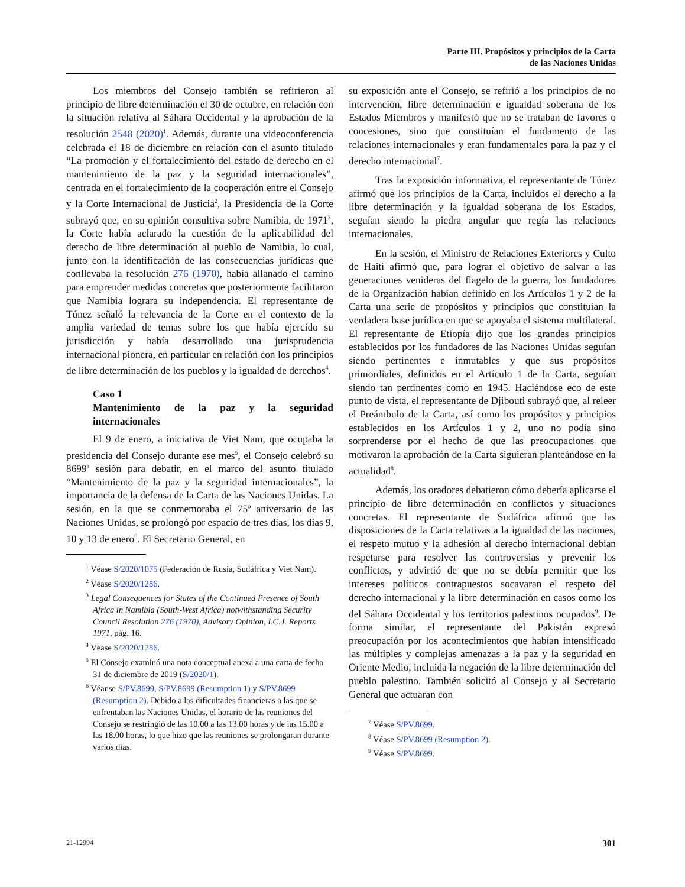Parte III. Propósitos y principios de la Carta
de las Naciones Unidas
Los miembros del Consejo también se refirieron al principio de libre determinación el 30 de octubre, en relación con la situación relativa al Sáhara Occidental y la aprobación de la resolución 2548 (2020)<sup>1</sup>. Además, durante una videoconferencia celebrada el 18 de diciembre en relación con el asunto titulado “La promoción y el fortalecimiento del estado de derecho en el mantenimiento de la paz y la seguridad internacionales”, centrada en el fortalecimiento de la cooperación entre el Consejo y la Corte Internacional de Justicia<sup>2</sup>, la Presidencia de la Corte subrayó que, en su opinión consultiva sobre Namibia, de 1971<sup>3</sup>, la Corte había aclarado la cuestión de la aplicabilidad del derecho de libre determinación al pueblo de Namibia, lo cual, junto con la identificación de las consecuencias jurídicas que conllevaba la resolución 276 (1970), había allanado el camino para emprender medidas concretas que posteriormente facilitaron que Namibia lograra su independencia. El representante de Túnez señaló la relevancia de la Corte en el contexto de la amplia variedad de temas sobre los que había ejercido su jurisdicción y había desarrollado una jurisprudencia internacional pionera, en particular en relación con los principios de libre determinación de los pueblos y la igualdad de derechos<sup>4</sup>.
Caso 1
Mantenimiento de la paz y la seguridad internacionales
El 9 de enero, a iniciativa de Viet Nam, que ocupaba la presidencia del Consejo durante ese mes<sup>5</sup>, el Consejo celebró su 8699ª sesión para debatir, en el marco del asunto titulado “Mantenimiento de la paz y la seguridad internacionales”, la importancia de la defensa de la Carta de las Naciones Unidas. La sesión, en la que se conmemoraba el 75º aniversario de las Naciones Unidas, se prolongó por espacio de tres días, los días 9, 10 y 13 de enero<sup>6</sup>. El Secretario General, en
<sup>1</sup> Véase S/2020/1075 (Federación de Rusia, Sudáfrica y Viet Nam).
<sup>2</sup> Véase S/2020/1286.
<sup>3</sup> Legal Consequences for States of the Continued Presence of South Africa in Namibia (South-West Africa) notwithstanding Security Council Resolution 276 (1970), Advisory Opinion, I.C.J. Reports 1971, pág. 16.
<sup>4</sup> Véase S/2020/1286.
<sup>5</sup> El Consejo examinó una nota conceptual anexa a una carta de fecha 31 de diciembre de 2019 (S/2020/1).
<sup>6</sup> Véanse S/PV.8699, S/PV.8699 (Resumption 1) y S/PV.8699 (Resumption 2). Debido a las dificultades financieras a las que se enfrentaban las Naciones Unidas, el horario de las reuniones del Consejo se restringió de las 10.00 a las 13.00 horas y de las 15.00 a las 18.00 horas, lo que hizo que las reuniones se prolongaran durante varios días.
su exposición ante el Consejo, se refirió a los principios de no intervención, libre determinación e igualdad soberana de los Estados Miembros y manifestó que no se trataban de favores o concesiones, sino que constituían el fundamento de las relaciones internacionales y eran fundamentales para la paz y el derecho internacional<sup>7</sup>.
Tras la exposición informativa, el representante de Túnez afirmó que los principios de la Carta, incluidos el derecho a la libre determinación y la igualdad soberana de los Estados, seguían siendo la piedra angular que regía las relaciones internacionales.
En la sesión, el Ministro de Relaciones Exteriores y Culto de Haití afirmó que, para lograr el objetivo de salvar a las generaciones venideras del flagelo de la guerra, los fundadores de la Organización habían definido en los Artículos 1 y 2 de la Carta una serie de propósitos y principios que constituían la verdadera base jurídica en que se apoyaba el sistema multilateral. El representante de Etiopía dijo que los grandes principios establecidos por los fundadores de las Naciones Unidas seguían siendo pertinentes e inmutables y que sus propósitos primordiales, definidos en el Artículo 1 de la Carta, seguían siendo tan pertinentes como en 1945. Haciéndose eco de este punto de vista, el representante de Djibouti subrayó que, al releer el Preámbulo de la Carta, así como los propósitos y principios establecidos en los Artículos 1 y 2, uno no podía sino sorprenderse por el hecho de que las preocupaciones que motivaron la aprobación de la Carta siguieran planteándose en la actualidad<sup>8</sup>.
Además, los oradores debatieron cómo debería aplicarse el principio de libre determinación en conflictos y situaciones concretas. El representante de Sudáfrica afirmó que las disposiciones de la Carta relativas a la igualdad de las naciones, el respeto mutuo y la adhesión al derecho internacional debían respetarse para resolver las controversias y prevenir los conflictos, y advirtió de que no se debía permitir que los intereses políticos contrapuestos socavaran el respeto del derecho internacional y la libre determinación en casos como los del Sáhara Occidental y los territorios palestinos ocupados<sup>9</sup>. De forma similar, el representante del Pakistán expresó preocupación por los acontecimientos que habían intensificado las múltiples y complejas amenazas a la paz y la seguridad en Oriente Medio, incluida la negación de la libre determinación del pueblo palestino. También solicitó al Consejo y al Secretario General que actuaran con
<sup>7</sup> Véase S/PV.8699.
<sup>8</sup> Véase S/PV.8699 (Resumption 2).
<sup>9</sup> Véase S/PV.8699.
21-12994 301